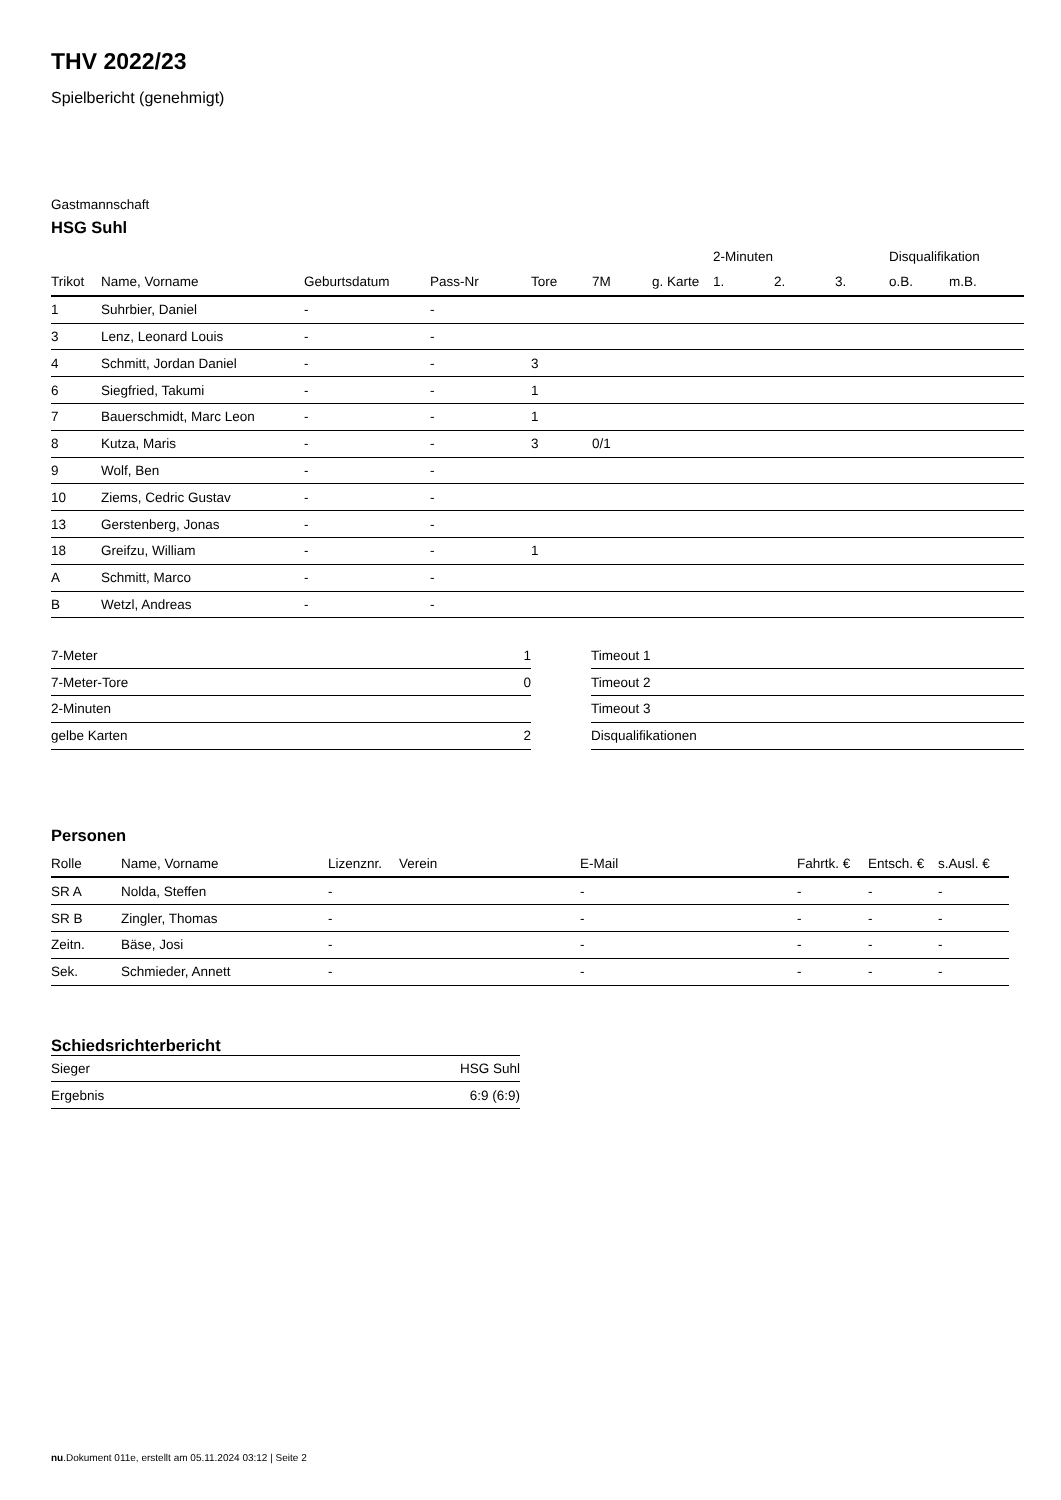THV 2022/23
Spielbericht (genehmigt)
Gastmannschaft
HSG Suhl
| | | | | | | | 2-Minuten | | | Disqualifikation | |
| --- | --- | --- | --- | --- | --- | --- | --- | --- | --- | --- | --- |
| Trikot | Name, Vorname | Geburtsdatum | Pass-Nr | Tore | 7M | g. Karte | 1. | 2. | 3. | o.B. | m.B. |
| 1 | Suhrbier, Daniel | - | - | | | | | | | | |
| 3 | Lenz, Leonard Louis | - | - | | | | | | | | |
| 4 | Schmitt, Jordan Daniel | - | - | 3 | | | | | | | |
| 6 | Siegfried, Takumi | - | - | 1 | | | | | | | |
| 7 | Bauerschmidt, Marc Leon | - | - | 1 | | | | | | | |
| 8 | Kutza, Maris | - | - | 3 | 0/1 | | | | | | |
| 9 | Wolf, Ben | - | - | | | | | | | | |
| 10 | Ziems, Cedric Gustav | - | - | | | | | | | | |
| 13 | Gerstenberg, Jonas | - | - | | | | | | | | |
| 18 | Greifzu, William | - | - | 1 | | | | | | | |
| A | Schmitt, Marco | - | - | | | | | | | | |
| B | Wetzl, Andreas | - | - | | | | | | | | |
| 7-Meter | 1 |
| 7-Meter-Tore | 0 |
| 2-Minuten | |
| gelbe Karten | 2 |
| Timeout 1 |
| Timeout 2 |
| Timeout 3 |
| Disqualifikationen |
Personen
| Rolle | Name, Vorname | Lizenznr. | Verein | E-Mail | Fahrtk. € | Entsch. € | s.Ausl. € |
| --- | --- | --- | --- | --- | --- | --- | --- |
| SR A | Nolda, Steffen | - | | - | - | - | - |
| SR B | Zingler, Thomas | - | | - | - | - | - |
| Zeitn. | Bäse, Josi | - | | - | - | - | - |
| Sek. | Schmieder, Annett | - | | - | - | - | - |
Schiedsrichterbericht
| Sieger | HSG Suhl |
| Ergebnis | 6:9 (6:9) |
nu.Dokument 011e, erstellt am 05.11.2024 03:12 | Seite 2